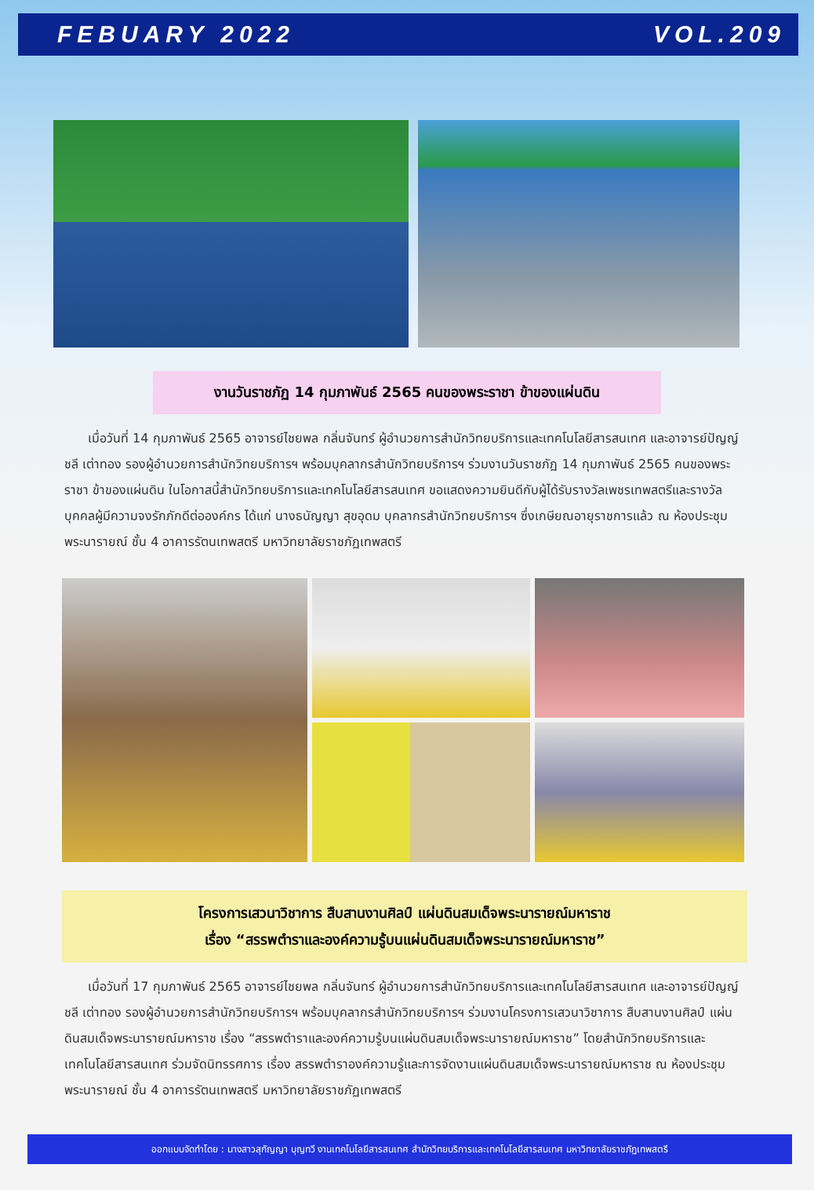FEBUARY 2022 VOL.209
งานวันราชภัฏ 14 กุมภาพันธ์ 2565 คนของพระราชา ข้าของแผ่นดิน
เมื่อวันที่ 14 กุมภาพันธ์ 2565 อาจารย์ไชยพล กลิ่นจันทร์ ผู้อำนวยการสำนักวิทยบริการและเทคโนโลยีสารสนเทศ และอาจารย์ปัญญ์ชลี เต่าทอง รองผู้อำนวยการสำนักวิทยบริการฯ พร้อมบุคลากรสำนักวิทยบริการฯ ร่วมงานวันราชภัฏ 14 กุมภาพันธ์ 2565 คนของพระราชา ข้าของแผ่นดิน ในโอกาสนี้สำนักวิทยบริการและเทคโนโลยีสารสนเทศ ขอแสดงความยินดีกับผู้ได้รับรางวัลเพชรเทพสตรีและรางวัลบุคคลผู้มีความจงรักภักดีต่อองค์กร ได้แก่ นางธนัญญา สุขอุดม บุคลากรสำนักวิทยบริการฯ ซึ่งเกษียณอายุราชการแล้ว ณ ห้องประชุมพระนารายณ์ ชั้น 4 อาคารรัตนเทพสตรี มหาวิทยาลัยราชภัฏเทพสตรี
โครงการเสวนาวิชาการ สืบสานงานศิลป์ แผ่นดินสมเด็จพระนารายณ์มหาราช
เรื่อง “สรรพตำราและองค์ความรู้บนแผ่นดินสมเด็จพระนารายณ์มหาราช”
เมื่อวันที่ 17 กุมภาพันธ์ 2565 อาจารย์ไชยพล กลิ่นจันทร์ ผู้อำนวยการสำนักวิทยบริการและเทคโนโลยีสารสนเทศ และอาจารย์ปัญญ์ชลี เต่าทอง รองผู้อำนวยการสำนักวิทยบริการฯ พร้อมบุคลากรสำนักวิทยบริการฯ ร่วมงานโครงการเสวนาวิชาการ สืบสานงานศิลป์ แผ่นดินสมเด็จพระนารายณ์มหาราช เรื่อง “สรรพตำราและองค์ความรู้บนแผ่นดินสมเด็จพระนารายณ์มหาราช” โดยสำนักวิทยบริการและเทคโนโลยีสารสนเทศ ร่วมจัดนิทรรศการ เรื่อง สรรพตำราองค์ความรู้และการจัดงานแผ่นดินสมเด็จพระนารายณ์มหาราช ณ ห้องประชุมพระนารายณ์ ชั้น 4 อาคารรัตนเทพสตรี มหาวิทยาลัยราชภัฏเทพสตรี
ออกแบบจัดทำโดย : นางสาวสุกัญญา บุญทวี งานเทคโนโลยีสารสนเทศ สำนักวิทยบริการและเทคโนโลยีสารสนเทศ มหาวิทยาลัยราชภัฏเทพสตรี